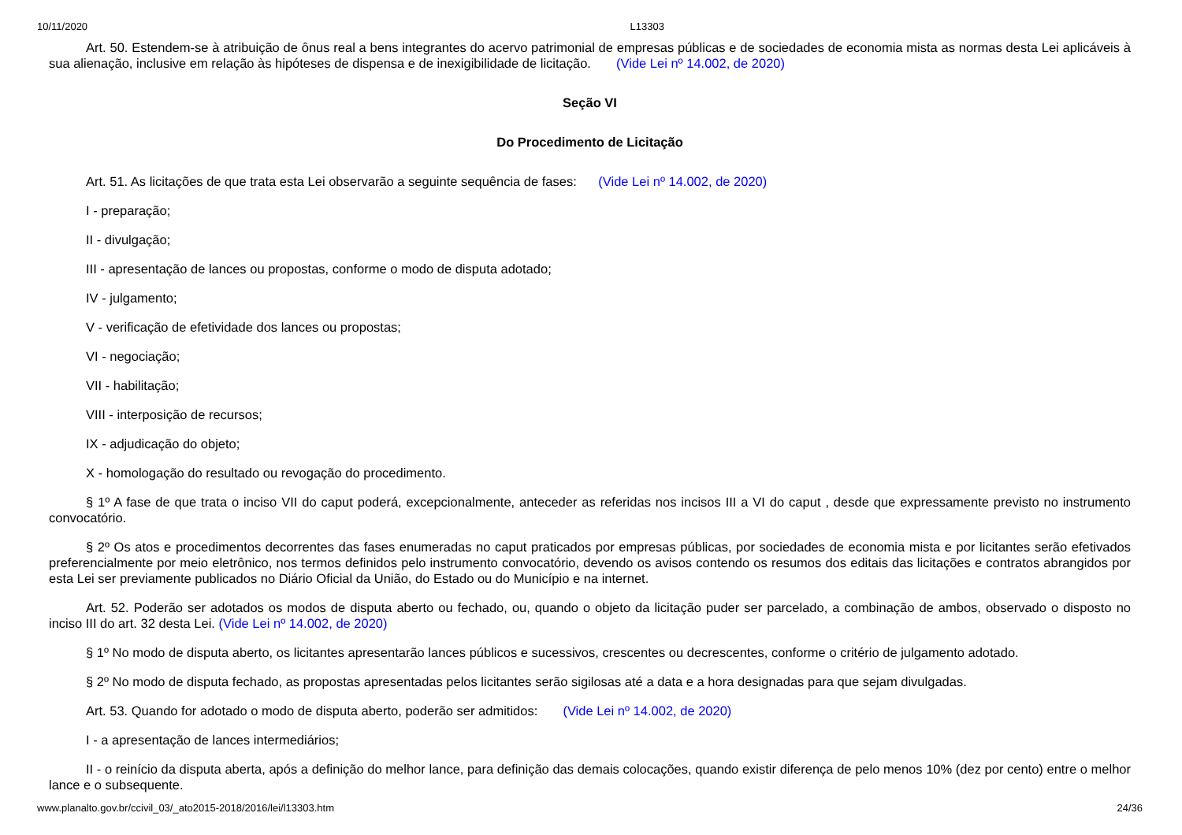10/11/2020 L13303
Art. 50. Estendem-se à atribuição de ônus real a bens integrantes do acervo patrimonial de empresas públicas e de sociedades de economia mista as normas desta Lei aplicáveis à sua alienação, inclusive em relação às hipóteses de dispensa e de inexigibilidade de licitação. (Vide Lei nº 14.002, de 2020)
Seção VI
Do Procedimento de Licitação
Art. 51. As licitações de que trata esta Lei observarão a seguinte sequência de fases: (Vide Lei nº 14.002, de 2020)
I - preparação;
II - divulgação;
III - apresentação de lances ou propostas, conforme o modo de disputa adotado;
IV - julgamento;
V - verificação de efetividade dos lances ou propostas;
VI - negociação;
VII - habilitação;
VIII - interposição de recursos;
IX - adjudicação do objeto;
X - homologação do resultado ou revogação do procedimento.
§ 1º A fase de que trata o inciso VII do caput poderá, excepcionalmente, anteceder as referidas nos incisos III a VI do caput , desde que expressamente previsto no instrumento convocatório.
§ 2º Os atos e procedimentos decorrentes das fases enumeradas no caput praticados por empresas públicas, por sociedades de economia mista e por licitantes serão efetivados preferencialmente por meio eletrônico, nos termos definidos pelo instrumento convocatório, devendo os avisos contendo os resumos dos editais das licitações e contratos abrangidos por esta Lei ser previamente publicados no Diário Oficial da União, do Estado ou do Município e na internet.
Art. 52. Poderão ser adotados os modos de disputa aberto ou fechado, ou, quando o objeto da licitação puder ser parcelado, a combinação de ambos, observado o disposto no inciso III do art. 32 desta Lei. (Vide Lei nº 14.002, de 2020)
§ 1º No modo de disputa aberto, os licitantes apresentarão lances públicos e sucessivos, crescentes ou decrescentes, conforme o critério de julgamento adotado.
§ 2º No modo de disputa fechado, as propostas apresentadas pelos licitantes serão sigilosas até a data e a hora designadas para que sejam divulgadas.
Art. 53. Quando for adotado o modo de disputa aberto, poderão ser admitidos: (Vide Lei nº 14.002, de 2020)
I - a apresentação de lances intermediários;
II - o reinício da disputa aberta, após a definição do melhor lance, para definição das demais colocações, quando existir diferença de pelo menos 10% (dez por cento) entre o melhor lance e o subsequente.
www.planalto.gov.br/ccivil_03/_ato2015-2018/2016/lei/l13303.htm 24/36